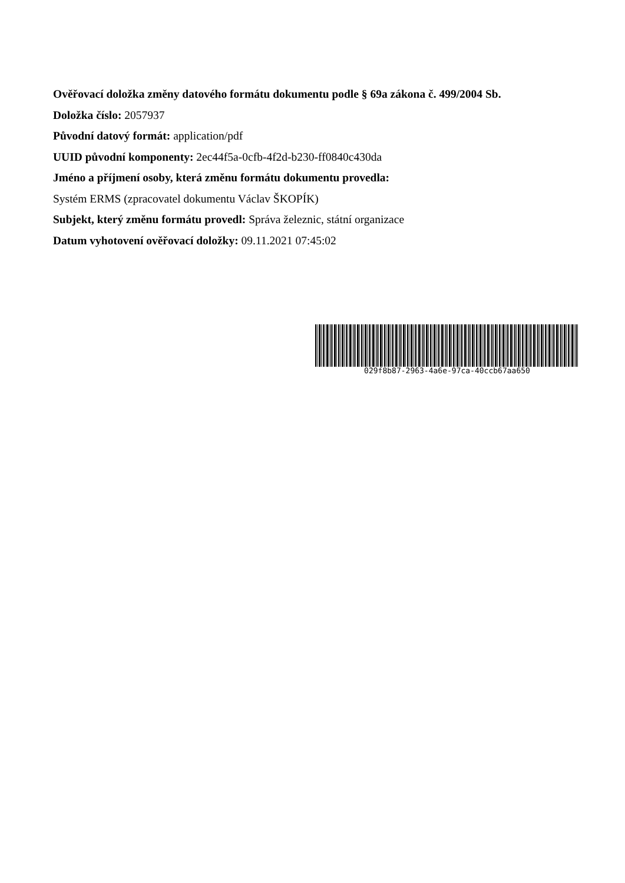Ověřovací doložka změny datového formátu dokumentu podle § 69a zákona č. 499/2004 Sb.
Doložka číslo: 2057937
Původní datový formát: application/pdf
UUID původní komponenty: 2ec44f5a-0cfb-4f2d-b230-ff0840c430da
Jméno a příjmení osoby, která změnu formátu dokumentu provedla:
Systém ERMS (zpracovatel dokumentu Václav ŠKOPÍK)
Subjekt, který změnu formátu provedl: Správa železnic, státní organizace
Datum vyhotovení ověřovací doložky: 09.11.2021 07:45:02
029f8b87-2963-4a6e-97ca-40ccb67aa650